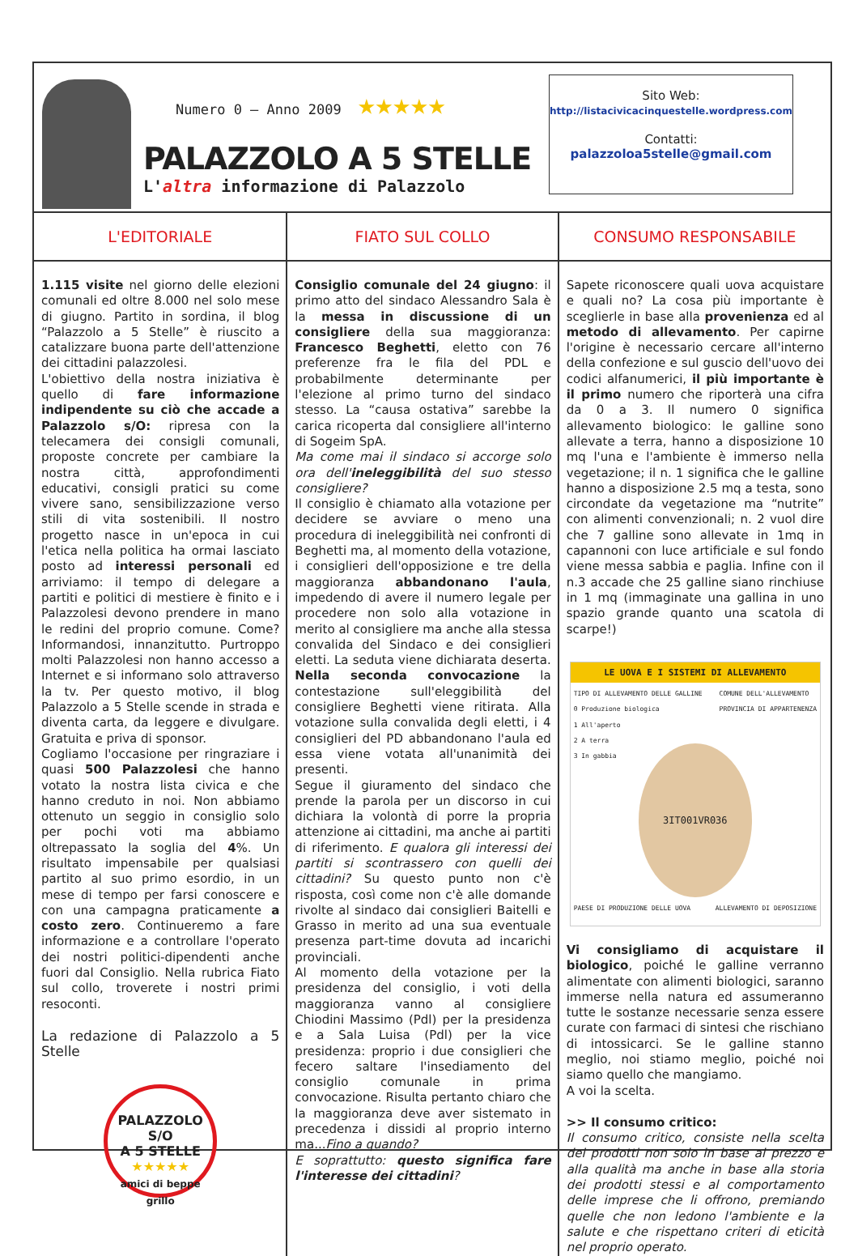Numero 0 – Anno 2009 ★★★★★
PALAZZOLO A 5 STELLE
L'altra informazione di Palazzolo
Sito Web:
http://listacivicacinquestelle.wordpress.com
Contatti:
palazzoloa5stelle@gmail.com
L'EDITORIALE
1.115 visite nel giorno delle elezioni comunali ed oltre 8.000 nel solo mese di giugno. Partito in sordina, il blog “Palazzolo a 5 Stelle” è riuscito a catalizzare buona parte dell'attenzione dei cittadini palazzolesi.
L'obiettivo della nostra iniziativa è quello di fare informazione indipendente su ciò che accade a Palazzolo s/O: ripresa con la telecamera dei consigli comunali, proposte concrete per cambiare la nostra città, approfondimenti educativi, consigli pratici su come vivere sano, sensibilizzazione verso stili di vita sostenibili. Il nostro progetto nasce in un'epoca in cui l'etica nella politica ha ormai lasciato posto ad interessi personali ed arriviamo: il tempo di delegare a partiti e politici di mestiere è finito e i Palazzolesi devono prendere in mano le redini del proprio comune. Come? Informandosi, innanzitutto. Purtroppo molti Palazzolesi non hanno accesso a Internet e si informano solo attraverso la tv. Per questo motivo, il blog Palazzolo a 5 Stelle scende in strada e diventa carta, da leggere e divulgare. Gratuita e priva di sponsor.
Cogliamo l'occasione per ringraziare i quasi 500 Palazzolesi che hanno votato la nostra lista civica e che hanno creduto in noi. Non abbiamo ottenuto un seggio in consiglio solo per pochi voti ma abbiamo oltrepassato la soglia del 4%. Un risultato impensabile per qualsiasi partito al suo primo esordio, in un mese di tempo per farsi conoscere e con una campagna praticamente a costo zero. Continueremo a fare informazione e a controllare l'operato dei nostri politici-dipendenti anche fuori dal Consiglio. Nella rubrica Fiato sul collo, troverete i nostri primi resoconti.
La redazione di Palazzolo a 5 Stelle
PALAZZOLO S/O
A 5 STELLE
★★★★★
amici di beppe grillo
FIATO SUL COLLO
Consiglio comunale del 24 giugno: il primo atto del sindaco Alessandro Sala è la messa in discussione di un consigliere della sua maggioranza: Francesco Beghetti, eletto con 76 preferenze fra le fila del PDL e probabilmente determinante per l'elezione al primo turno del sindaco stesso. La “causa ostativa” sarebbe la carica ricoperta dal consigliere all'interno di Sogeim SpA.
Ma come mai il sindaco si accorge solo ora dell'ineleggibilità del suo stesso consigliere?
Il consiglio è chiamato alla votazione per decidere se avviare o meno una procedura di ineleggibilità nei confronti di Beghetti ma, al momento della votazione, i consiglieri dell'opposizione e tre della maggioranza abbandonano l'aula, impedendo di avere il numero legale per procedere non solo alla votazione in merito al consigliere ma anche alla stessa convalida del Sindaco e dei consiglieri eletti. La seduta viene dichiarata deserta. Nella seconda convocazione la contestazione sull'eleggibilità del consigliere Beghetti viene ritirata. Alla votazione sulla convalida degli eletti, i 4 consiglieri del PD abbandonano l'aula ed essa viene votata all'unanimità dei presenti.
Segue il giuramento del sindaco che prende la parola per un discorso in cui dichiara la volontà di porre la propria attenzione ai cittadini, ma anche ai partiti di riferimento. E qualora gli interessi dei partiti si scontrassero con quelli dei cittadini? Su questo punto non c'è risposta, così come non c'è alle domande rivolte al sindaco dai consiglieri Baitelli e Grasso in merito ad una sua eventuale presenza part-time dovuta ad incarichi provinciali.
Al momento della votazione per la presidenza del consiglio, i voti della maggioranza vanno al consigliere Chiodini Massimo (Pdl) per la presidenza e a Sala Luisa (Pdl) per la vice presidenza: proprio i due consiglieri che fecero saltare l'insediamento del consiglio comunale in prima convocazione. Risulta pertanto chiaro che la maggioranza deve aver sistemato in precedenza i dissidi al proprio interno ma...Fino a quando?
E soprattutto: questo significa fare l'interesse dei cittadini?
CONSUMO RESPONSABILE
Sapete riconoscere quali uova acquistare e quali no? La cosa più importante è sceglierle in base alla provenienza ed al metodo di allevamento. Per capirne l'origine è necessario cercare all'interno della confezione e sul guscio dell'uovo dei codici alfanumerici, il più importante è il primo numero che riporterà una cifra da 0 a 3. Il numero 0 significa allevamento biologico: le galline sono allevate a terra, hanno a disposizione 10 mq l'una e l'ambiente è immerso nella vegetazione; il n. 1 significa che le galline hanno a disposizione 2.5 mq a testa, sono circondate da vegetazione ma “nutrite” con alimenti convenzionali; n. 2 vuol dire che 7 galline sono allevate in 1mq in capannoni con luce artificiale e sul fondo viene messa sabbia e paglia. Infine con il n.3 accade che 25 galline siano rinchiuse in 1 mq (immaginate una gallina in uno spazio grande quanto una scatola di scarpe!)
LE UOVA E I SISTEMI DI ALLEVAMENTO
TIPO DI ALLEVAMENTO DELLE GALLINE
0 Produzione biologica
1 All'aperto
2 A terra
3 In gabbia COMUNE DELL'ALLEVAMENTO
PROVINCIA DI APPARTENENZA
3IT001VR036
PAESE DI PRODUZIONE DELLE UOVA ALLEVAMENTO DI DEPOSIZIONE
Vi consigliamo di acquistare il biologico, poiché le galline verranno alimentate con alimenti biologici, saranno immerse nella natura ed assumeranno tutte le sostanze necessarie senza essere curate con farmaci di sintesi che rischiano di intossicarci. Se le galline stanno meglio, noi stiamo meglio, poiché noi siamo quello che mangiamo.
A voi la scelta.
>> Il consumo critico:
Il consumo critico, consiste nella scelta dei prodotti non solo in base al prezzo e alla qualità ma anche in base alla storia dei prodotti stessi e al comportamento delle imprese che li offrono, premiando quelle che non ledono l'ambiente e la salute e che rispettano criteri di eticità nel proprio operato.